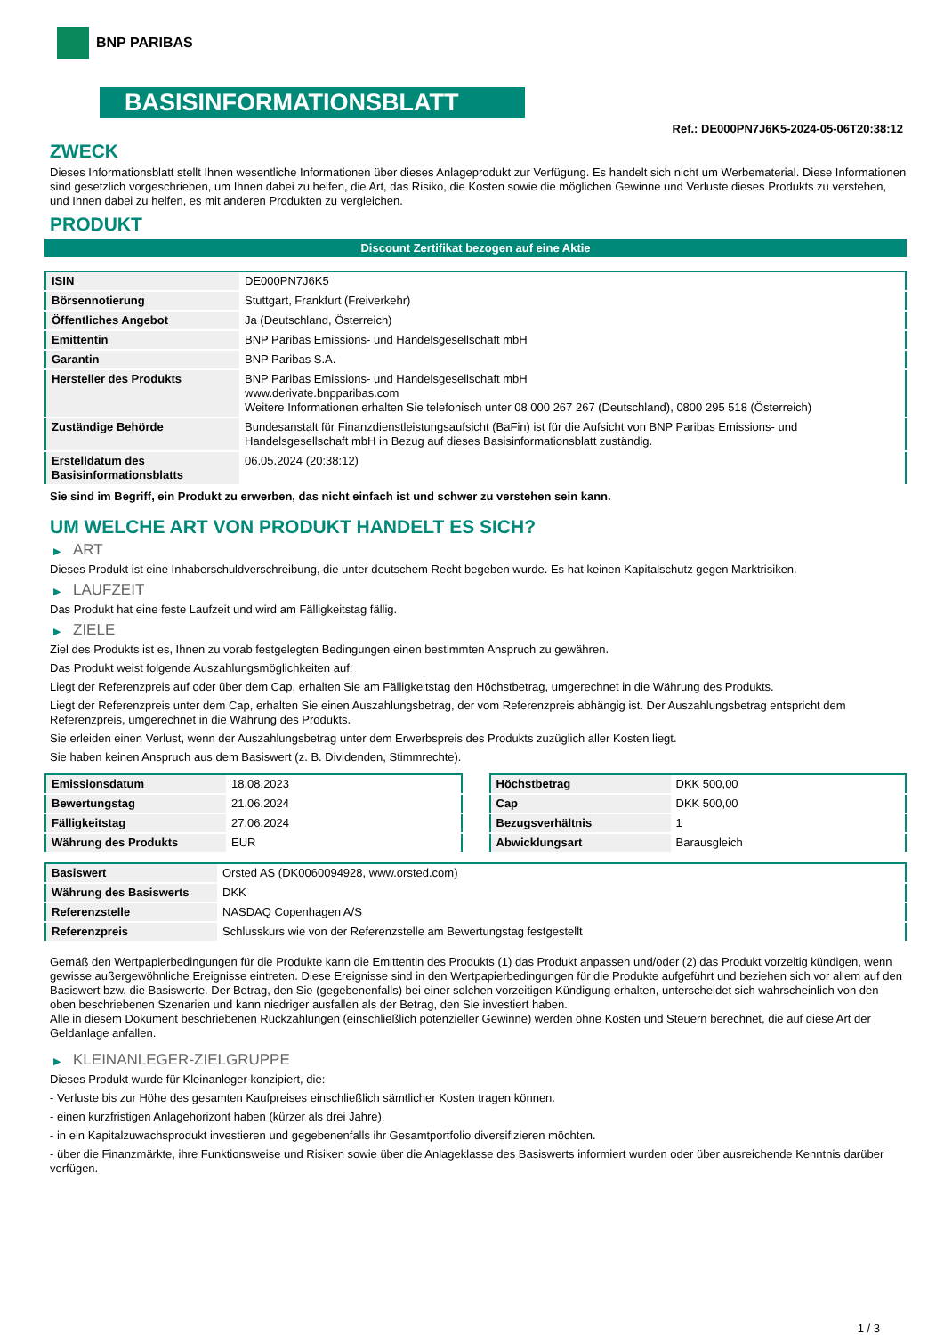BNP PARIBAS
BASISINFORMATIONSBLATT
Ref.: DE000PN7J6K5-2024-05-06T20:38:12
ZWECK
Dieses Informationsblatt stellt Ihnen wesentliche Informationen über dieses Anlageprodukt zur Verfügung. Es handelt sich nicht um Werbematerial. Diese Informationen sind gesetzlich vorgeschrieben, um Ihnen dabei zu helfen, die Art, das Risiko, die Kosten sowie die möglichen Gewinne und Verluste dieses Produkts zu verstehen, und Ihnen dabei zu helfen, es mit anderen Produkten zu vergleichen.
PRODUKT
Discount Zertifikat bezogen auf eine Aktie
| ISIN | DE000PN7J6K5 |
| Börsennotierung | Stuttgart, Frankfurt (Freiverkehr) |
| Öffentliches Angebot | Ja (Deutschland, Österreich) |
| Emittentin | BNP Paribas Emissions- und Handelsgesellschaft mbH |
| Garantin | BNP Paribas S.A. |
| Hersteller des Produkts | BNP Paribas Emissions- und Handelsgesellschaft mbH www.derivate.bnpparibas.com Weitere Informationen erhalten Sie telefonisch unter 08 000 267 267 (Deutschland), 0800 295 518 (Österreich) |
| Zuständige Behörde | Bundesanstalt für Finanzdienstleistungsaufsicht (BaFin) ist für die Aufsicht von BNP Paribas Emissions- und Handelsgesellschaft mbH in Bezug auf dieses Basisinformationsblatt zuständig. |
| Erstelldatum des Basisinformationsblatts | 06.05.2024 (20:38:12) |
Sie sind im Begriff, ein Produkt zu erwerben, das nicht einfach ist und schwer zu verstehen sein kann.
UM WELCHE ART VON PRODUKT HANDELT ES SICH?
▶ ART
Dieses Produkt ist eine Inhaberschuldverschreibung, die unter deutschem Recht begeben wurde. Es hat keinen Kapitalschutz gegen Marktrisiken.
▶ LAUFZEIT
Das Produkt hat eine feste Laufzeit und wird am Fälligkeitstag fällig.
▶ ZIELE
Ziel des Produkts ist es, Ihnen zu vorab festgelegten Bedingungen einen bestimmten Anspruch zu gewähren.
Das Produkt weist folgende Auszahlungsmöglichkeiten auf:
Liegt der Referenzpreis auf oder über dem Cap, erhalten Sie am Fälligkeitstag den Höchstbetrag, umgerechnet in die Währung des Produkts.
Liegt der Referenzpreis unter dem Cap, erhalten Sie einen Auszahlungsbetrag, der vom Referenzpreis abhängig ist. Der Auszahlungsbetrag entspricht dem Referenzpreis, umgerechnet in die Währung des Produkts.
Sie erleiden einen Verlust, wenn der Auszahlungsbetrag unter dem Erwerbspreis des Produkts zuzüglich aller Kosten liegt.
Sie haben keinen Anspruch aus dem Basiswert (z. B. Dividenden, Stimmrechte).
| Emissionsdatum | 18.08.2023 |
| Bewertungstag | 21.06.2024 |
| Fälligkeitstag | 27.06.2024 |
| Währung des Produkts | EUR |
| Höchstbetrag | DKK 500,00 |
| Cap | DKK 500,00 |
| Bezugsverhältnis | 1 |
| Abwicklungsart | Barausgleich |
| Basiswert | Orsted AS (DK0060094928, www.orsted.com) |
| Währung des Basiswerts | DKK |
| Referenzstelle | NASDAQ Copenhagen A/S |
| Referenzpreis | Schlusskurs wie von der Referenzstelle am Bewertungstag festgestellt |
Gemäß den Wertpapierbedingungen für die Produkte kann die Emittentin des Produkts (1) das Produkt anpassen und/oder (2) das Produkt vorzeitig kündigen, wenn gewisse außergewöhnliche Ereignisse eintreten. Diese Ereignisse sind in den Wertpapierbedingungen für die Produkte aufgeführt und beziehen sich vor allem auf den Basiswert bzw. die Basiswerte. Der Betrag, den Sie (gegebenenfalls) bei einer solchen vorzeitigen Kündigung erhalten, unterscheidet sich wahrscheinlich von den oben beschriebenen Szenarien und kann niedriger ausfallen als der Betrag, den Sie investiert haben.
Alle in diesem Dokument beschriebenen Rückzahlungen (einschließlich potenzieller Gewinne) werden ohne Kosten und Steuern berechnet, die auf diese Art der Geldanlage anfallen.
▶ KLEINANLEGER-ZIELGRUPPE
Dieses Produkt wurde für Kleinanleger konzipiert, die:
- Verluste bis zur Höhe des gesamten Kaufpreises einschließlich sämtlicher Kosten tragen können.
- einen kurzfristigen Anlagehorizont haben (kürzer als drei Jahre).
- in ein Kapitalzuwachsprodukt investieren und gegebenenfalls ihr Gesamtportfolio diversifizieren möchten.
- über die Finanzmärkte, ihre Funktionsweise und Risiken sowie über die Anlageklasse des Basiswerts informiert wurden oder über ausreichende Kenntnis darüber verfügen.
1 / 3